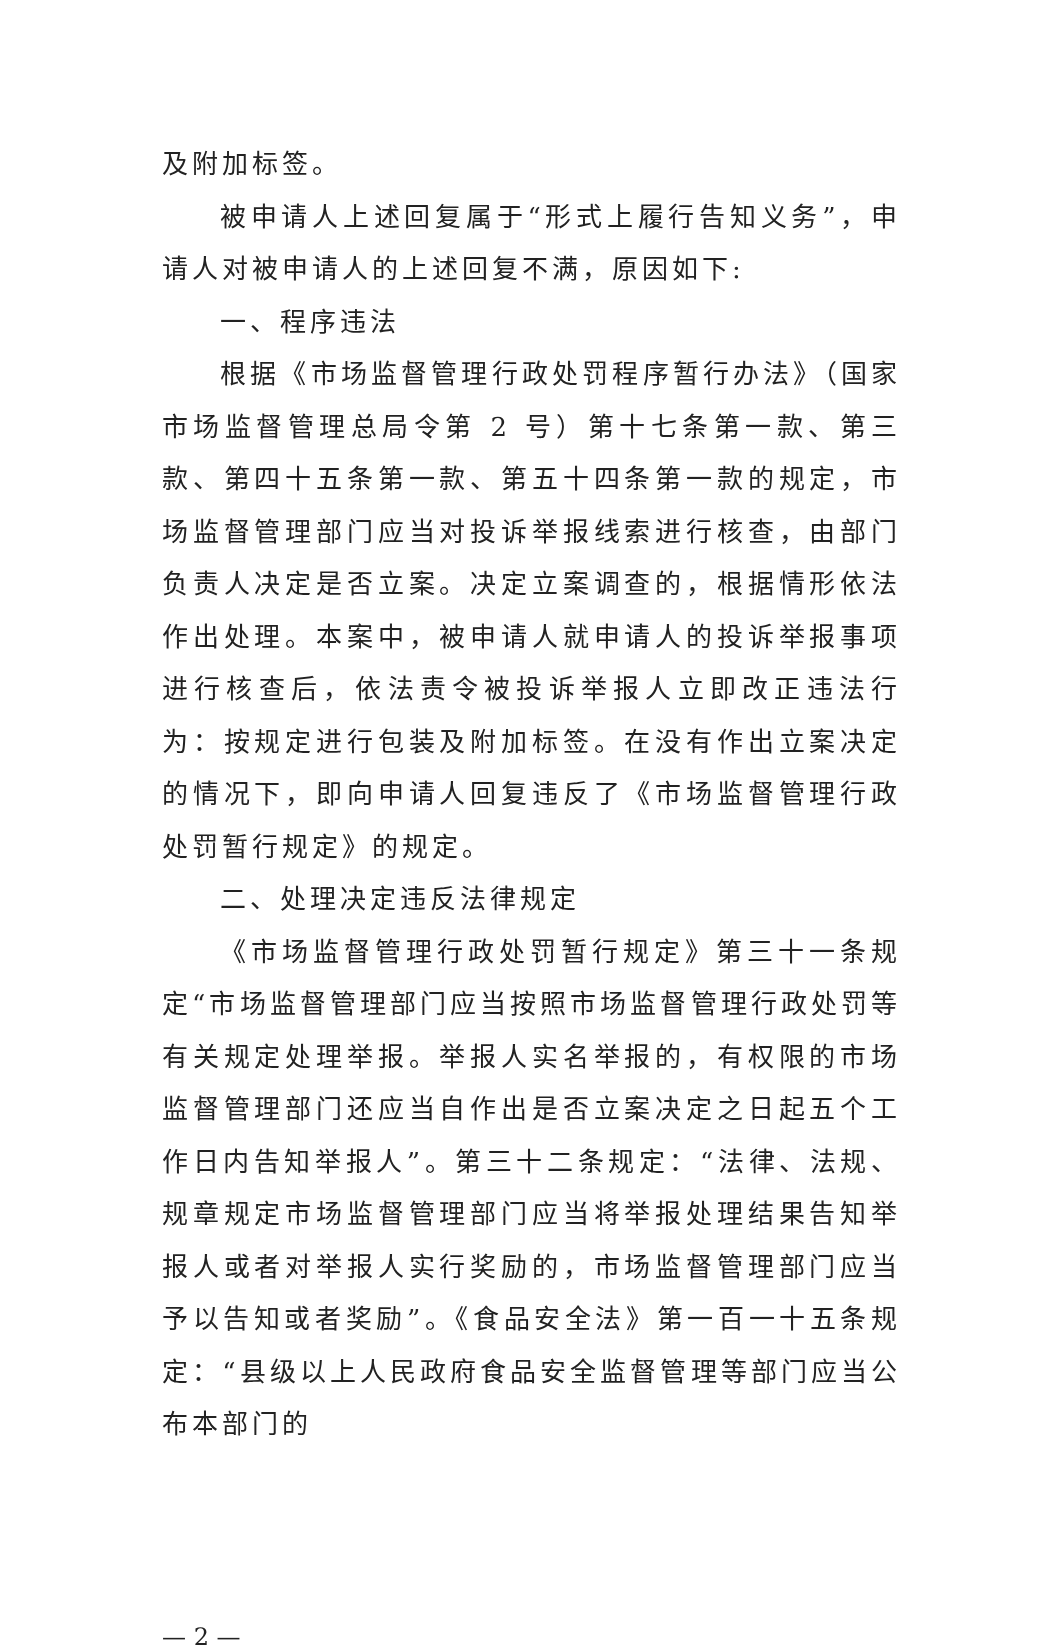及附加标签。
被申请人上述回复属于“形式上履行告知义务”，申请人对被申请人的上述回复不满，原因如下:
一、程序违法
根据《市场监督管理行政处罚程序暂行办法》（国家市场监督管理总局令第 2 号）第十七条第一款、第三款、第四十五条第一款、第五十四条第一款的规定，市场监督管理部门应当对投诉举报线索进行核查，由部门负责人决定是否立案。决定立案调查的，根据情形依法作出处理。本案中，被申请人就申请人的投诉举报事项进行核查后，依法责令被投诉举报人立即改正违法行为：按规定进行包装及附加标签。在没有作出立案决定的情况下，即向申请人回复违反了《市场监督管理行政处罚暂行规定》的规定。
二、处理决定违反法律规定
《市场监督管理行政处罚暂行规定》第三十一条规定“市场监督管理部门应当按照市场监督管理行政处罚等有关规定处理举报。举报人实名举报的，有权限的市场监督管理部门还应当自作出是否立案决定之日起五个工作日内告知举报人”。第三十二条规定：“法律、法规、规章规定市场监督管理部门应当将举报处理结果告知举报人或者对举报人实行奖励的，市场监督管理部门应当予以告知或者奖励”。《食品安全法》第一百一十五条规定：“县级以上人民政府食品安全监督管理等部门应当公布本部门的
— 2 —